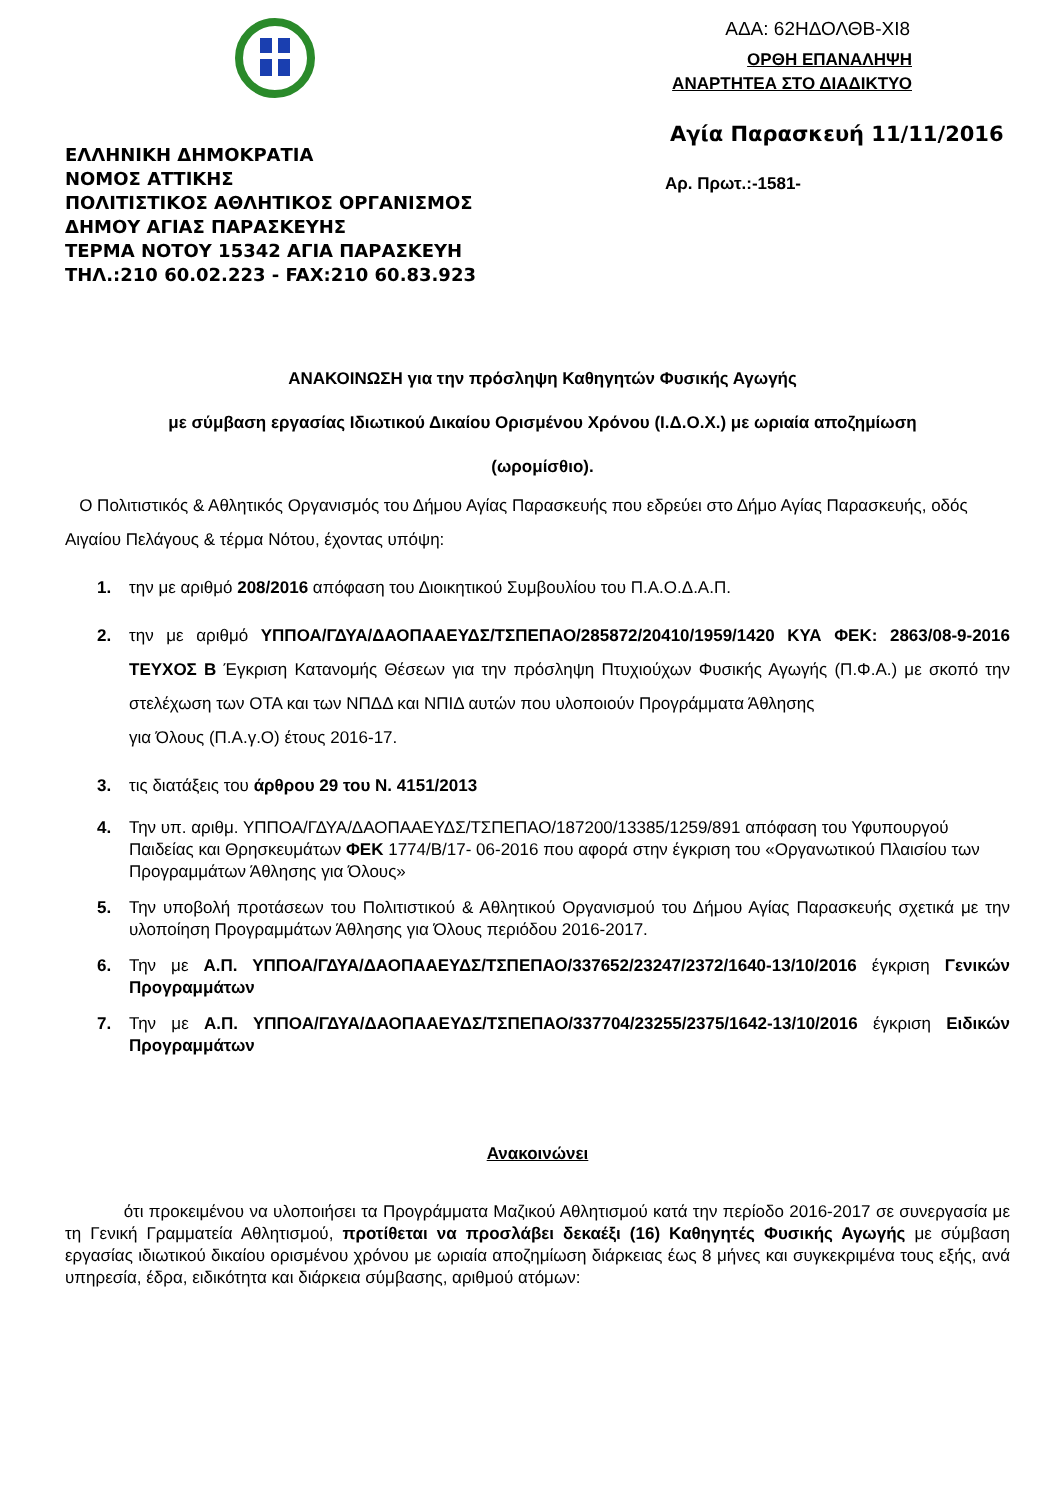ΕΛΛΗΝΙΚΗ ΔΗΜΟΚΡΑΤΙΑ
ΝΟΜΟΣ ΑΤΤΙΚΗΣ
ΠΟΛΙΤΙΣΤΙΚΟΣ ΑΘΛΗΤΙΚΟΣ ΟΡΓΑΝΙΣΜΟΣ
ΔΗΜΟΥ ΑΓΙΑΣ ΠΑΡΑΣΚΕΥΗΣ
ΤΕΡΜΑ ΝΟΤΟΥ 15342 ΑΓΙΑ ΠΑΡΑΣΚΕΥΗ
ΤΗΛ.:210 60.02.223 - FAX:210 60.83.923
ΑΔΑ: 62ΗΔΟΛΘΒ-ΧΙ8
ΟΡΘΗ ΕΠΑΝΑΛΗΨΗ
ΑΝΑΡΤΗΤΕΑ ΣΤΟ ΔΙΑΔΙΚΤΥΟ
Αγία Παρασκευή 11/11/2016
Αρ. Πρωτ.:-1581-
ΑΝΑΚΟΙΝΩΣΗ για την πρόσληψη Καθηγητών Φυσικής Αγωγής
με σύμβαση εργασίας Ιδιωτικού Δικαίου Ορισμένου Χρόνου (Ι.Δ.Ο.Χ.) με ωριαία αποζημίωση
(ωρομίσθιο).
Ο Πολιτιστικός & Αθλητικός Οργανισμός του Δήμου Αγίας Παρασκευής που εδρεύει στο Δήμο Αγίας Παρασκευής, οδός Αιγαίου Πελάγους & τέρμα Νότου, έχοντας υπόψη:
1. την με αριθμό 208/2016 απόφαση του Διοικητικού Συμβουλίου του Π.Α.Ο.Δ.Α.Π.
2. την με αριθμό ΥΠΠΟΑ/ΓΔΥΑ/ΔΑΟΠΑΑΕΥΔΣ/ΤΣΠΕΠΑΟ/285872/20410/1959/1420 ΚΥΑ ΦΕΚ: 2863/08-9-2016 ΤΕΥΧΟΣ Β Έγκριση Κατανομής Θέσεων για την πρόσληψη Πτυχιούχων Φυσικής Αγωγής (Π.Φ.Α.) με σκοπό την στελέχωση των ΟΤΑ και των ΝΠΔΔ και ΝΠΙΔ αυτών που υλοποιούν Προγράμματα Άθλησης
για Όλους (Π.Α.γ.Ο) έτους 2016-17.
3. τις διατάξεις του άρθρου 29 του Ν. 4151/2013
4. Την υπ. αριθμ. ΥΠΠΟΑ/ΓΔΥΑ/ΔΑΟΠΑΑΕΥΔΣ/ΤΣΠΕΠΑΟ/187200/13385/1259/891 απόφαση του Υφυπουργού Παιδείας και Θρησκευμάτων ΦΕΚ 1774/Β/17- 06-2016 που αφορά στην έγκριση του «Οργανωτικού Πλαισίου των Προγραμμάτων Άθλησης για Όλους»
5. Την υποβολή προτάσεων του Πολιτιστικού & Αθλητικού Οργανισμού του Δήμου Αγίας Παρασκευής σχετικά με την υλοποίηση Προγραμμάτων Άθλησης για Όλους περιόδου 2016-2017.
6. Την με Α.Π. ΥΠΠΟΑ/ΓΔΥΑ/ΔΑΟΠΑΑΕΥΔΣ/ΤΣΠΕΠΑΟ/337652/23247/2372/1640-13/10/2016 έγκριση Γενικών Προγραμμάτων
7. Την με Α.Π. ΥΠΠΟΑ/ΓΔΥΑ/ΔΑΟΠΑΑΕΥΔΣ/ΤΣΠΕΠΑΟ/337704/23255/2375/1642-13/10/2016 έγκριση Ειδικών Προγραμμάτων
Ανακοινώνει
ότι προκειμένου να υλοποιήσει τα Προγράμματα Μαζικού Αθλητισμού κατά την περίοδο 2016-2017 σε συνεργασία με τη Γενική Γραμματεία Αθλητισμού, προτίθεται να προσλάβει δεκαέξι (16) Καθηγητές Φυσικής Αγωγής με σύμβαση εργασίας ιδιωτικού δικαίου ορισμένου χρόνου με ωριαία αποζημίωση διάρκειας έως 8 μήνες και συγκεκριμένα τους εξής, ανά υπηρεσία, έδρα, ειδικότητα και διάρκεια σύμβασης, αριθμού ατόμων: